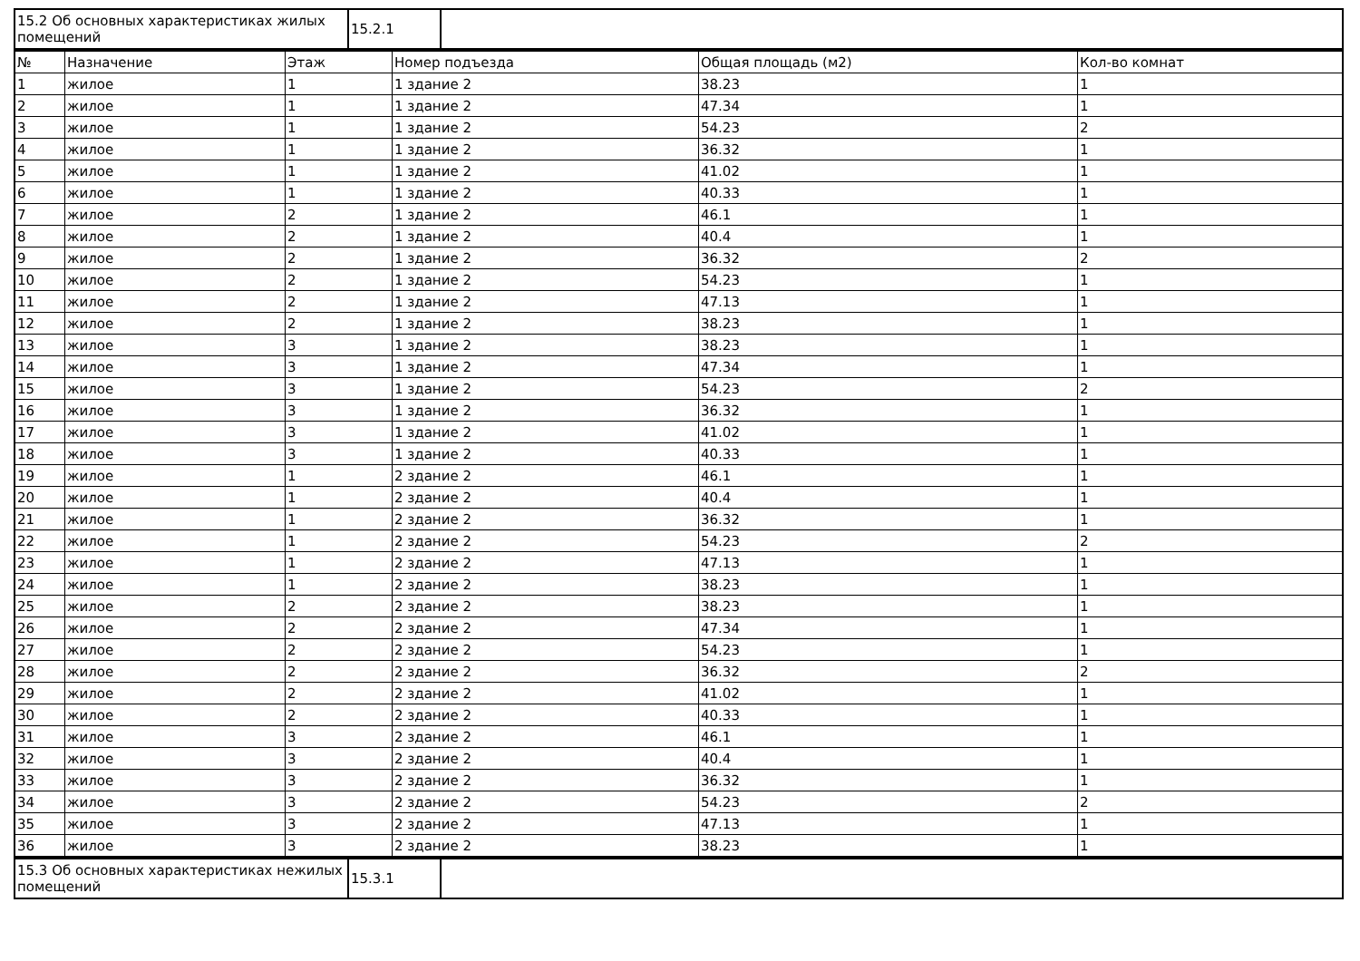| 15.2 Об основных характеристиках жилых помещений | 15.2.1 | |
| № | Назначение | Этаж | Номер подъезда | Общая площадь (м2) | Кол-во комнат |
| --- | --- | --- | --- | --- | --- |
| 1 | жилое | 1 | 1 здание 2 | 38.23 | 1 |
| 2 | жилое | 1 | 1 здание 2 | 47.34 | 1 |
| 3 | жилое | 1 | 1 здание 2 | 54.23 | 2 |
| 4 | жилое | 1 | 1 здание 2 | 36.32 | 1 |
| 5 | жилое | 1 | 1 здание 2 | 41.02 | 1 |
| 6 | жилое | 1 | 1 здание 2 | 40.33 | 1 |
| 7 | жилое | 2 | 1 здание 2 | 46.1 | 1 |
| 8 | жилое | 2 | 1 здание 2 | 40.4 | 1 |
| 9 | жилое | 2 | 1 здание 2 | 36.32 | 2 |
| 10 | жилое | 2 | 1 здание 2 | 54.23 | 1 |
| 11 | жилое | 2 | 1 здание 2 | 47.13 | 1 |
| 12 | жилое | 2 | 1 здание 2 | 38.23 | 1 |
| 13 | жилое | 3 | 1 здание 2 | 38.23 | 1 |
| 14 | жилое | 3 | 1 здание 2 | 47.34 | 1 |
| 15 | жилое | 3 | 1 здание 2 | 54.23 | 2 |
| 16 | жилое | 3 | 1 здание 2 | 36.32 | 1 |
| 17 | жилое | 3 | 1 здание 2 | 41.02 | 1 |
| 18 | жилое | 3 | 1 здание 2 | 40.33 | 1 |
| 19 | жилое | 1 | 2 здание 2 | 46.1 | 1 |
| 20 | жилое | 1 | 2 здание 2 | 40.4 | 1 |
| 21 | жилое | 1 | 2 здание 2 | 36.32 | 1 |
| 22 | жилое | 1 | 2 здание 2 | 54.23 | 2 |
| 23 | жилое | 1 | 2 здание 2 | 47.13 | 1 |
| 24 | жилое | 1 | 2 здание 2 | 38.23 | 1 |
| 25 | жилое | 2 | 2 здание 2 | 38.23 | 1 |
| 26 | жилое | 2 | 2 здание 2 | 47.34 | 1 |
| 27 | жилое | 2 | 2 здание 2 | 54.23 | 1 |
| 28 | жилое | 2 | 2 здание 2 | 36.32 | 2 |
| 29 | жилое | 2 | 2 здание 2 | 41.02 | 1 |
| 30 | жилое | 2 | 2 здание 2 | 40.33 | 1 |
| 31 | жилое | 3 | 2 здание 2 | 46.1 | 1 |
| 32 | жилое | 3 | 2 здание 2 | 40.4 | 1 |
| 33 | жилое | 3 | 2 здание 2 | 36.32 | 1 |
| 34 | жилое | 3 | 2 здание 2 | 54.23 | 2 |
| 35 | жилое | 3 | 2 здание 2 | 47.13 | 1 |
| 36 | жилое | 3 | 2 здание 2 | 38.23 | 1 |
| 15.3 Об основных характеристиках нежилых помещений | 15.3.1 | |